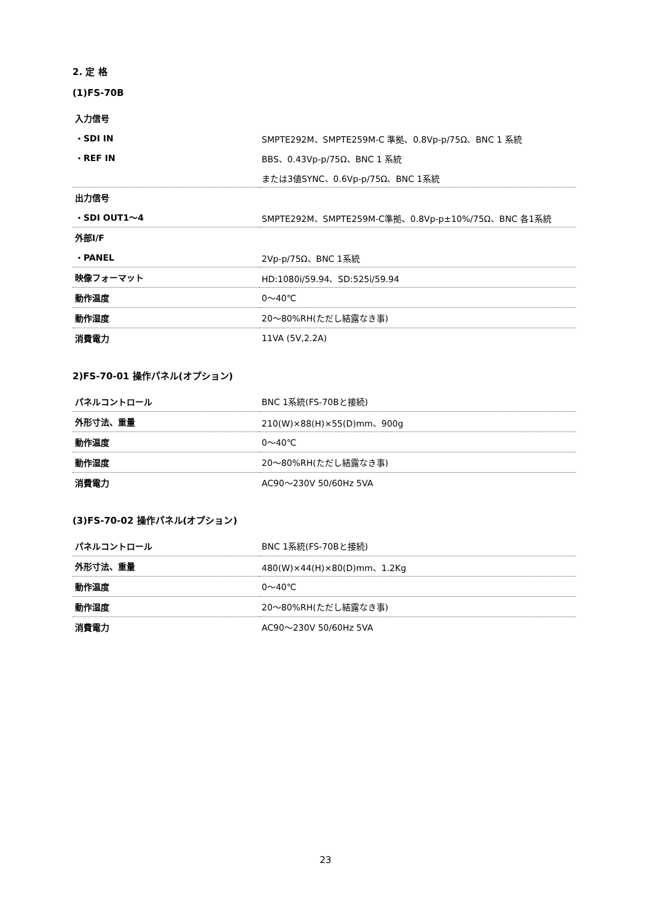2. 定 格
(1)FS-70B
| 入力信号 | |
| ・SDI IN | SMPTE292M、SMPTE259M-C 準拠、0.8Vp-p/75Ω、BNC 1 系統 |
| ・REF IN | BBS、0.43Vp-p/75Ω、BNC 1 系統 |
| | または3値SYNC、0.6Vp-p/75Ω、BNC 1系統 |
| 出力信号 | |
| ・SDI OUT1～4 | SMPTE292M、SMPTE259M-C準拠、0.8Vp-p±10%/75Ω、BNC 各1系統 |
| 外部I/F | |
| ・PANEL | 2Vp-p/75Ω、BNC 1系統 |
| 映像フォーマット | HD:1080i/59.94、SD:525i/59.94 |
| 動作温度 | 0～40℃ |
| 動作湿度 | 20～80%RH(ただし結露なき事) |
| 消費電力 | 11VA (5V,2.2A) |
2)FS-70-01 操作パネル(オプション)
| パネルコントロール | BNC 1系統(FS-70Bと接続) |
| 外形寸法、重量 | 210(W)×88(H)×55(D)mm、900g |
| 動作温度 | 0～40℃ |
| 動作湿度 | 20～80%RH(ただし結露なき事) |
| 消費電力 | AC90～230V 50/60Hz 5VA |
(3)FS-70-02 操作パネル(オプション)
| パネルコントロール | BNC 1系統(FS-70Bと接続) |
| 外形寸法、重量 | 480(W)×44(H)×80(D)mm、1.2Kg |
| 動作温度 | 0～40℃ |
| 動作湿度 | 20～80%RH(ただし結露なき事) |
| 消費電力 | AC90～230V 50/60Hz 5VA |
23